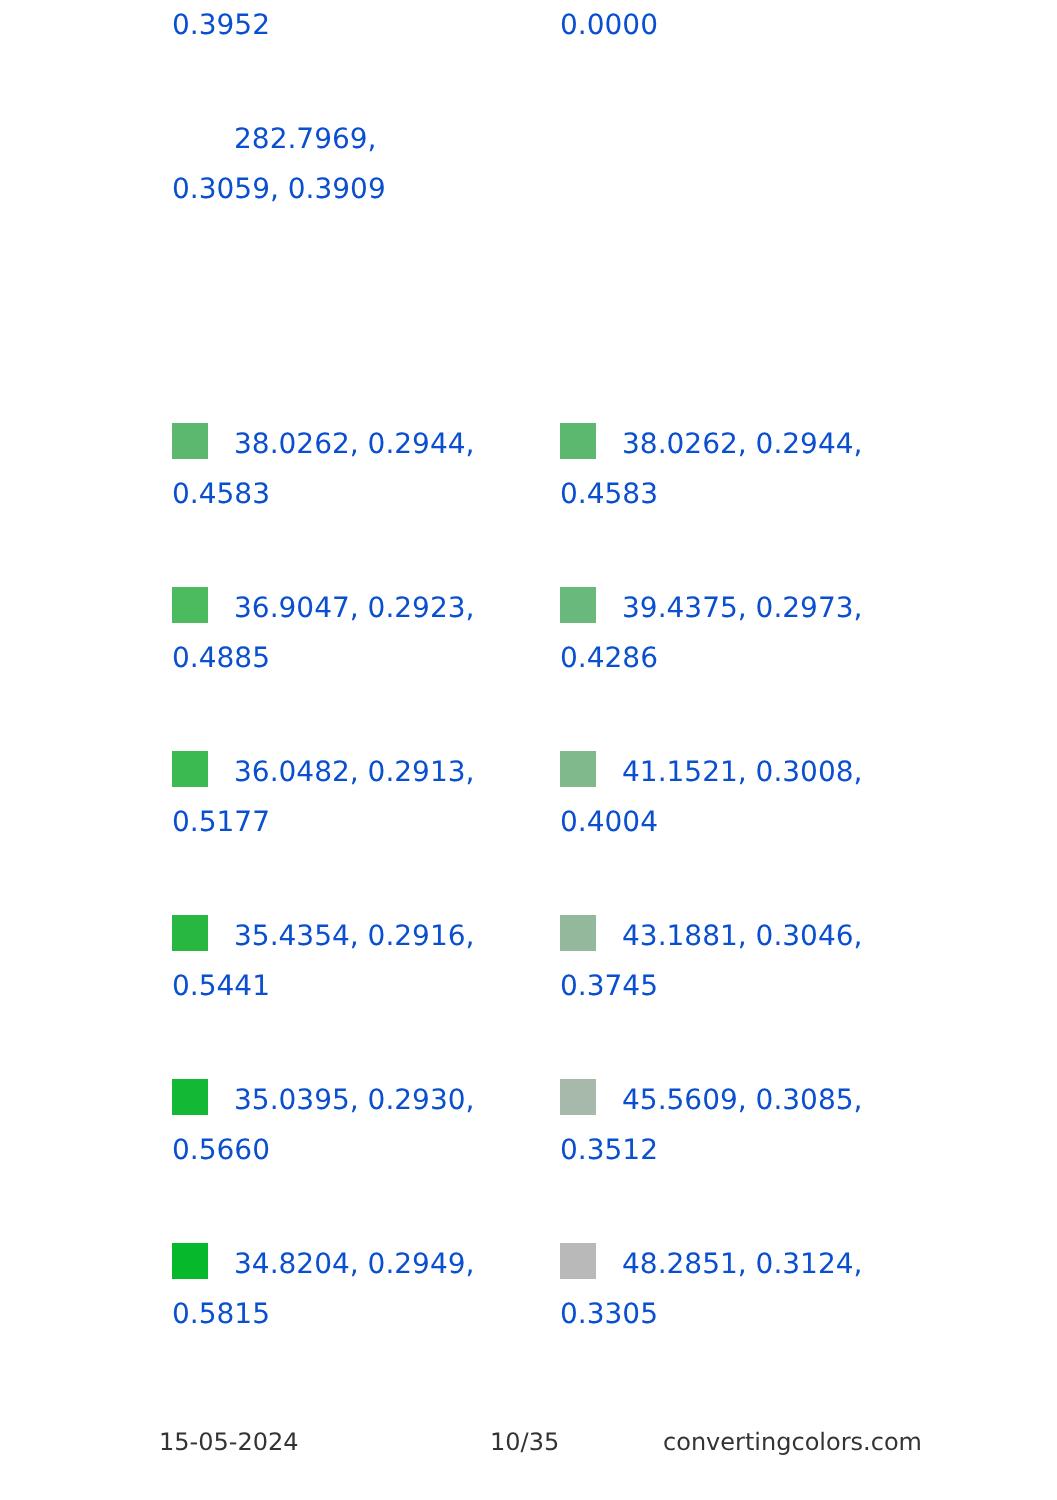0.3952 0.0000
282.7969, 0.3059, 0.3909
38.0262, 0.2944, 0.4583
38.0262, 0.2944, 0.4583
36.9047, 0.2923, 0.4885
39.4375, 0.2973, 0.4286
36.0482, 0.2913, 0.5177
41.1521, 0.3008, 0.4004
35.4354, 0.2916, 0.5441
43.1881, 0.3046, 0.3745
35.0395, 0.2930, 0.5660
45.5609, 0.3085, 0.3512
34.8204, 0.2949, 0.5815
48.2851, 0.3124, 0.3305
15-05-2024 10/35 convertingcolors.com